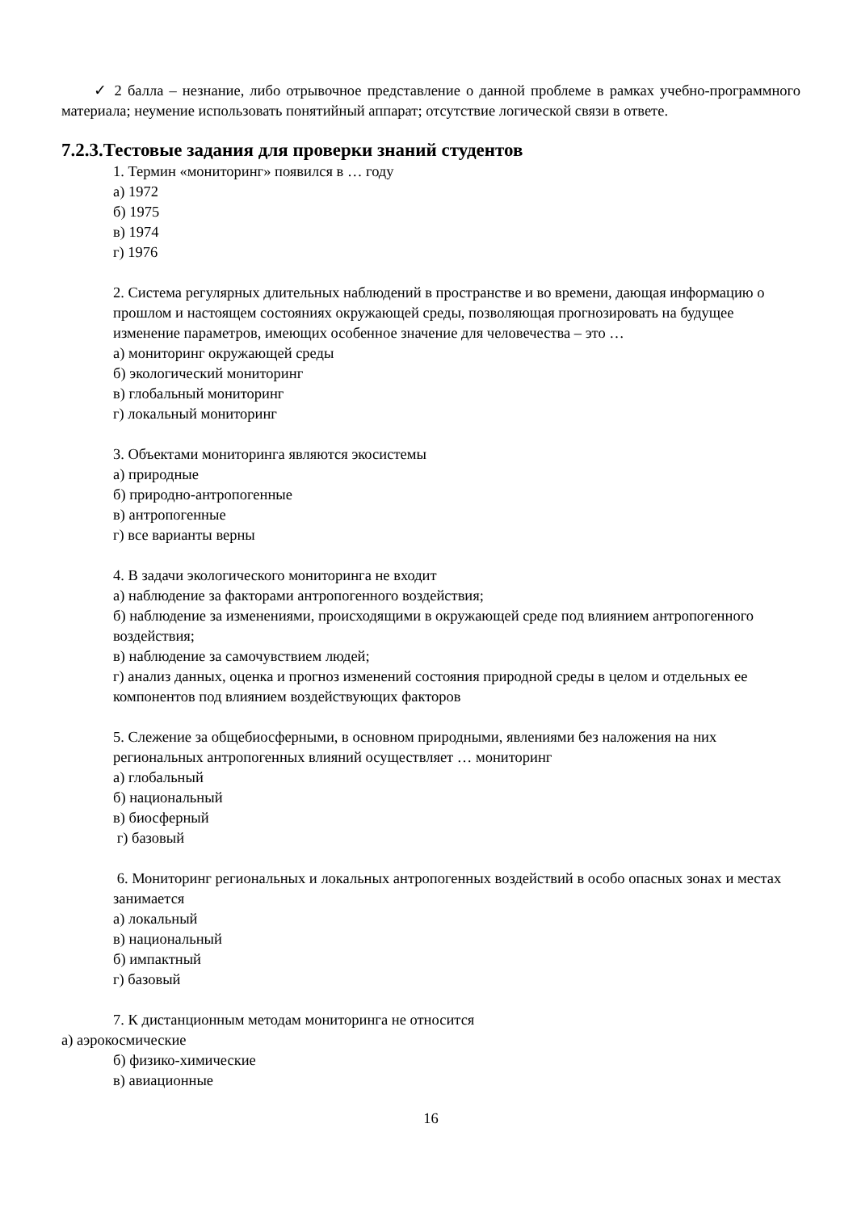✓ 2 балла – незнание, либо отрывочное представление о данной проблеме в рамках учебно-программного материала; неумение использовать понятийный аппарат; отсутствие логической связи в ответе.
7.2.3.Тестовые задания для проверки знаний студентов
1. Термин «мониторинг» появился в … году
а) 1972
б) 1975
в) 1974
г) 1976
2. Система регулярных длительных наблюдений в пространстве и во времени, дающая информацию о прошлом и настоящем состояниях окружающей среды, позволяющая прогнозировать на будущее изменение параметров, имеющих особенное значение для человечества – это …
а) мониторинг окружающей среды
б) экологический мониторинг
в) глобальный мониторинг
г) локальный мониторинг
3. Объектами мониторинга являются экосистемы
а) природные
б) природно-антропогенные
в) антропогенные
г) все варианты верны
4. В задачи экологического мониторинга не входит
а) наблюдение за факторами антропогенного воздействия;
б) наблюдение за изменениями, происходящими в окружающей среде под влиянием антропогенного воздействия;
в) наблюдение за самочувствием людей;
г) анализ данных, оценка и прогноз изменений состояния природной среды в целом и отдельных ее компонентов под влиянием воздействующих факторов
5. Слежение за общебиосферными, в основном природными, явлениями без наложения на них региональных антропогенных влияний осуществляет … мониторинг
а) глобальный
б) национальный
в) биосферный
г) базовый
6. Мониторинг региональных и локальных антропогенных воздействий в особо опасных зонах и местах занимается
а) локальный
в) национальный
б) импактный
г) базовый
7. К дистанционным методам мониторинга не относится
а) аэрокосмические
б) физико-химические
в) авиационные
16